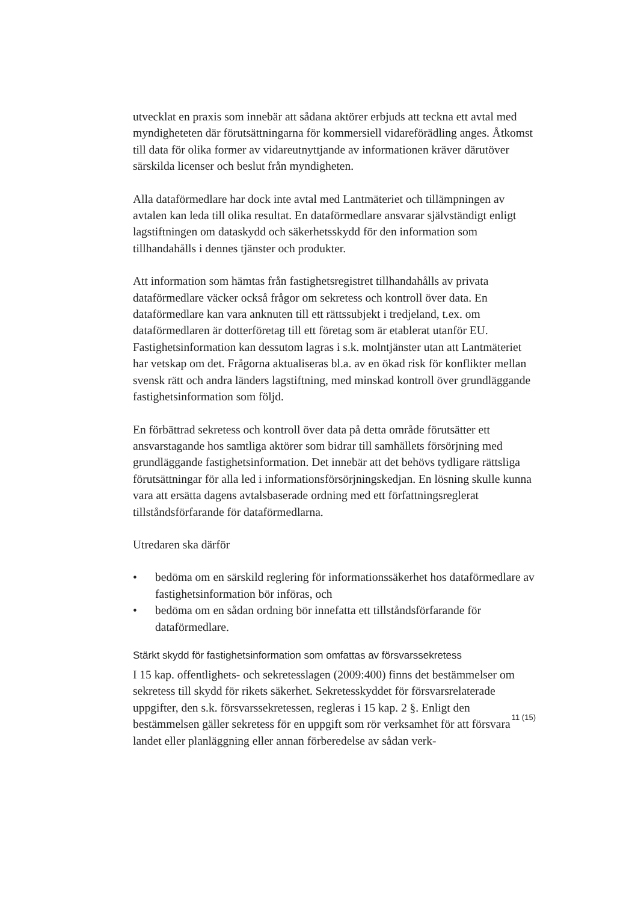utvecklat en praxis som innebär att sådana aktörer erbjuds att teckna ett avtal med myndigheteten där förutsättningarna för kommersiell vidareförädling anges. Åtkomst till data för olika former av vidareutnyttjande av informationen kräver därutöver särskilda licenser och beslut från myndigheten.
Alla dataförmedlare har dock inte avtal med Lantmäteriet och tillämpningen av avtalen kan leda till olika resultat. En dataförmedlare ansvarar självständigt enligt lagstiftningen om dataskydd och säkerhetsskydd för den information som tillhandahålls i dennes tjänster och produkter.
Att information som hämtas från fastighetsregistret tillhandahålls av privata dataförmedlare väcker också frågor om sekretess och kontroll över data. En dataförmedlare kan vara anknuten till ett rättssubjekt i tredjeland, t.ex. om dataförmedlaren är dotterföretag till ett företag som är etablerat utanför EU. Fastighetsinformation kan dessutom lagras i s.k. molntjänster utan att Lantmäteriet har vetskap om det. Frågorna aktualiseras bl.a. av en ökad risk för konflikter mellan svensk rätt och andra länders lagstiftning, med minskad kontroll över grundläggande fastighetsinformation som följd.
En förbättrad sekretess och kontroll över data på detta område förutsätter ett ansvarstagande hos samtliga aktörer som bidrar till samhällets försörjning med grundläggande fastighetsinformation. Det innebär att det behövs tydligare rättsliga förutsättningar för alla led i informationsförsörjningskedjan. En lösning skulle kunna vara att ersätta dagens avtalsbaserade ordning med ett författningsreglerat tillståndsförfarande för dataförmedlarna.
Utredaren ska därför
• bedöma om en särskild reglering för informationssäkerhet hos dataförmedlare av fastighetsinformation bör införas, och
• bedöma om en sådan ordning bör innefatta ett tillståndsförfarande för dataförmedlare.
Stärkt skydd för fastighetsinformation som omfattas av försvarssekretess
I 15 kap. offentlighets- och sekretesslagen (2009:400) finns det bestämmelser om sekretess till skydd för rikets säkerhet. Sekretesskyddet för försvarsrelaterade uppgifter, den s.k. försvarssekretessen, regleras i 15 kap. 2 §. Enligt den bestämmelsen gäller sekretess för en uppgift som rör verksamhet för att försvara landet eller planläggning eller annan förberedelse av sådan verk-
11 (15)